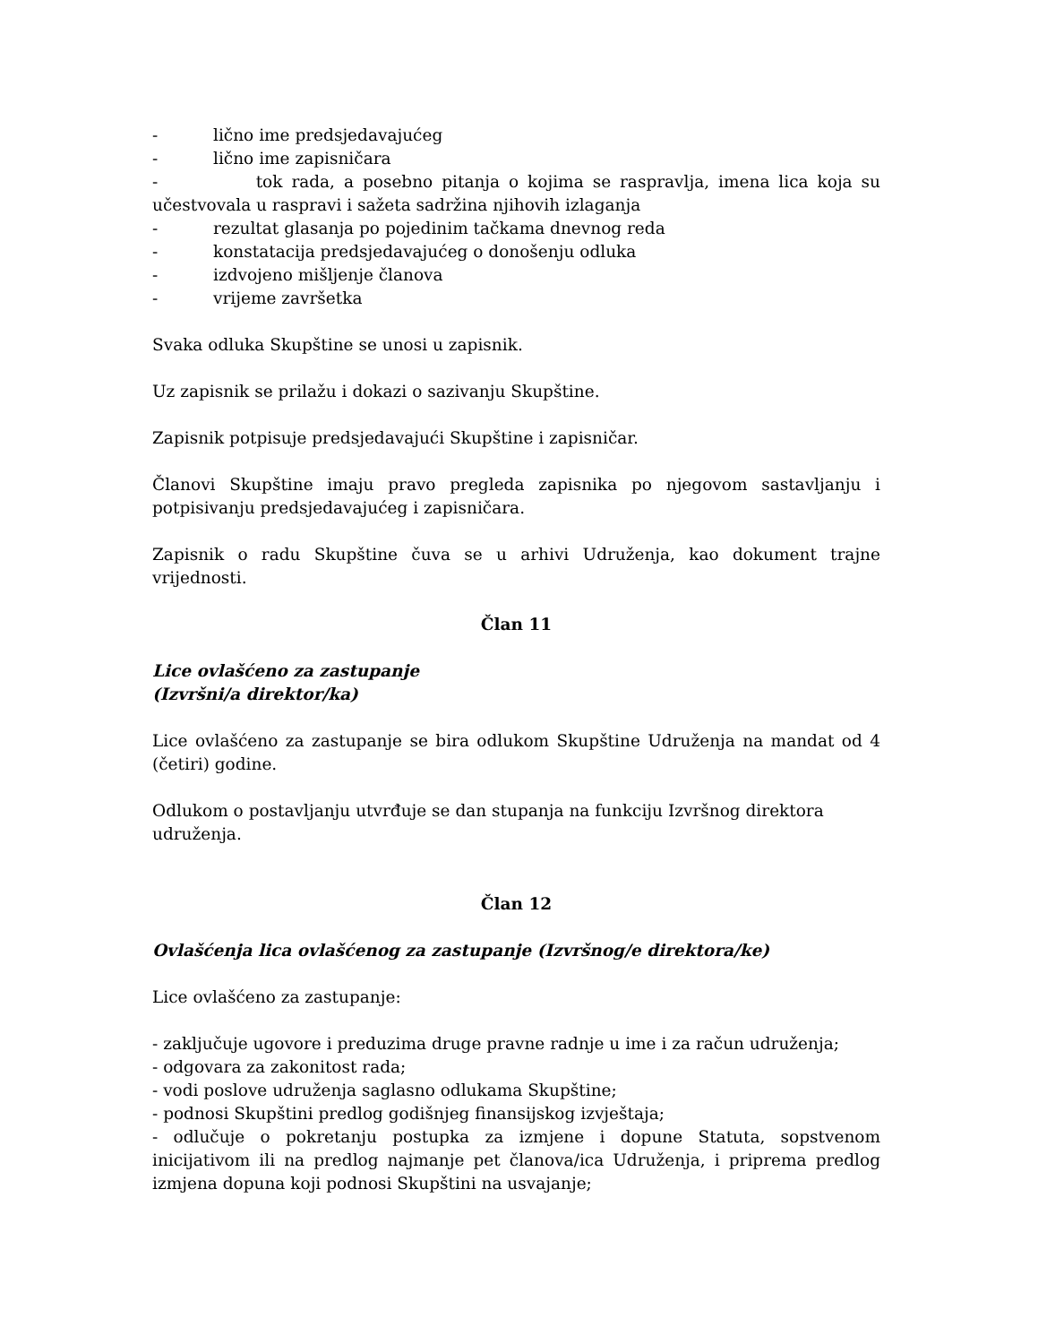- lično ime predsjedavajućeg
- lično ime zapisničara
- tok rada, a posebno pitanja o kojima se raspravlja, imena lica koja su učestvovala u raspravi i sažeta sadržina njihovih izlaganja
- rezultat glasanja po pojedinim tačkama dnevnog reda
- konstatacija predsjedavajućeg o donošenju odluka
- izdvojeno mišljenje članova
- vrijeme završetka
Svaka odluka Skupštine se unosi u zapisnik.
Uz zapisnik se prilažu i dokazi o sazivanju Skupštine.
Zapisnik potpisuje predsjedavajući Skupštine i zapisničar.
Članovi Skupštine imaju pravo pregleda zapisnika po njegovom sastavljanju i potpisivanju predsjedavajućeg i zapisničara.
Zapisnik o radu Skupštine čuva se u arhivi Udruženja, kao dokument trajne vrijednosti.
Član 11
Lice ovlašćeno za zastupanje
(Izvršni/a direktor/ka)
Lice ovlašćeno za zastupanje se bira odlukom Skupštine Udruženja na mandat od 4 (četiri) godine.
Odlukom o postavljanju utvrđuje se dan stupanja na funkciju Izvršnog direktora udruženja.
Član 12
Ovlašćenja lica ovlašćenog za zastupanje (Izvršnog/e direktora/ke)
Lice ovlašćeno za zastupanje:
- zaključuje ugovore i preduzima druge pravne radnje u ime i za račun udruženja;
- odgovara za zakonitost rada;
- vodi poslove udruženja saglasno odlukama Skupštine;
- podnosi Skupštini predlog godišnjeg finansijskog izvještaja;
- odlučuje o pokretanju postupka za izmjene i dopune Statuta, sopstvenom inicijativom ili na predlog najmanje pet članova/ica Udruženja, i priprema predlog izmjena dopuna koji podnosi Skupštini na usvajanje;